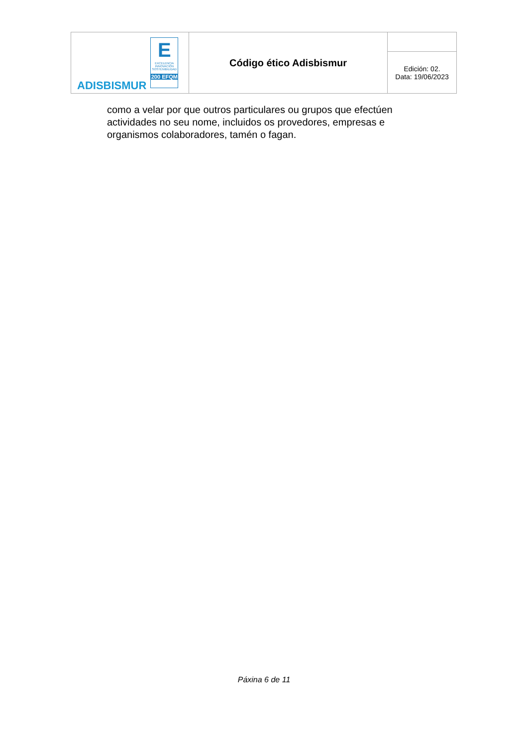| ADISBISMUR E EXCELENCIA INNOVACIÓN SOSTENIBILIDAD 200 EFQM | Código ético Adisbismur | |
| | | Edición: 02. Data: 19/06/2023 |
como a velar por que outros particulares ou grupos que efectúen actividades no seu nome, incluidos os provedores, empresas e organismos colaboradores, tamén o fagan.
Páxina 6 de 11